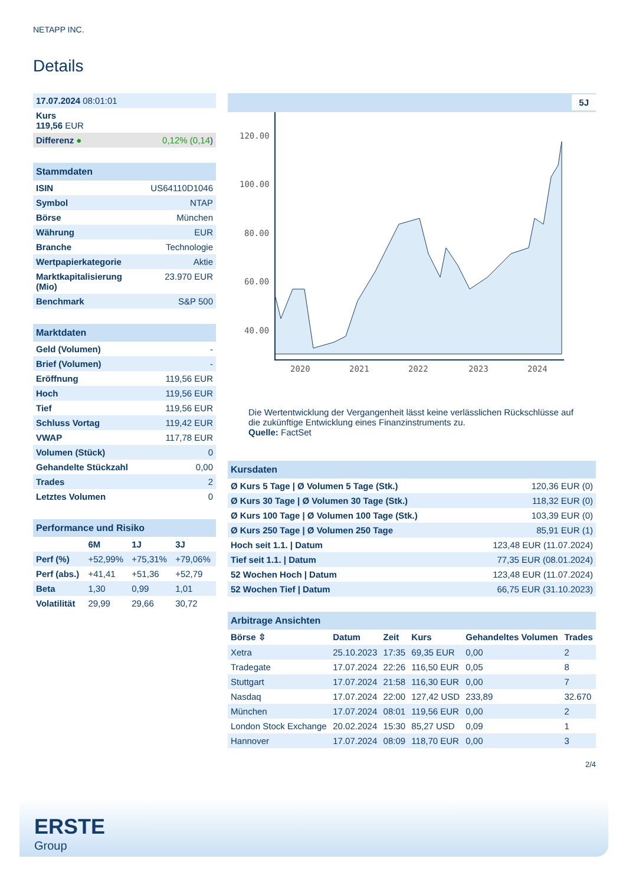NETAPP INC.
Details
| 17.07.2024 08:01:01 | |
| Kurs 119,56 EUR | |
| Differenz ● | 0,12% (0,14 ) |
| Stammdaten | |
| ISIN | US64110D1046 |
| Symbol | NTAP |
| Börse | München |
| Währung | EUR |
| Branche | Technologie |
| Wertpapierkategorie | Aktie |
| Marktkapitalisierung (Mio) | 23.970 EUR |
| Benchmark | S&P 500 |
| Marktdaten | |
| Geld (Volumen) | - |
| Brief (Volumen) | - |
| Eröffnung | 119,56 EUR |
| Hoch | 119,56 EUR |
| Tief | 119,56 EUR |
| Schluss Vortag | 119,42 EUR |
| VWAP | 117,78 EUR |
| Volumen (Stück) | 0 |
| Gehandelte Stückzahl | 0,00 |
| Trades | 2 |
| Letztes Volumen | 0 |
| Performance und Risiko | | | |
| | 6M | 1J | 3J |
| Perf (%) | +52,99% | +75,31% | +79,06% |
| Perf (abs.) | +41,41 | +51,36 | +52,79 |
| Beta | 1,30 | 0,99 | 1,01 |
| Volatilität | 29,99 | 29,66 | 30,72 |
5J
120.00
100.00
80.00
60.00
40.00
2020
2021
2022
2023
2024
Die Wertentwicklung der Vergangenheit lässt keine verlässlichen Rückschlüsse auf die zukünftige Entwicklung eines Finanzinstruments zu.
Quelle: FactSet
| Kursdaten | |
| Ø Kurs 5 Tage / Ø Volumen 5 Tage (Stk.) | 120,36 EUR (0) |
| Ø Kurs 30 Tage / Ø Volumen 30 Tage (Stk.) | 118,32 EUR (0) |
| Ø Kurs 100 Tage / Ø Volumen 100 Tage (Stk.) | 103,39 EUR (0) |
| Ø Kurs 250 Tage / Ø Volumen 250 Tage | 85,91 EUR (1) |
| Hoch seit 1.1. / Datum | 123,48 EUR (11.07.2024) |
| Tief seit 1.1. / Datum | 77,35 EUR (08.01.2024) |
| 52 Wochen Hoch / Datum | 123,48 EUR (11.07.2024) |
| 52 Wochen Tief / Datum | 66,75 EUR (31.10.2023) |
| Arbitrage Ansichten | | | | | |
| Börse ⇳ | Datum | Zeit | Kurs | Gehandeltes Volumen | Trades |
| Xetra | 25.10.2023 | 17:35 | 69,35 EUR | 0,00 | 2 |
| Tradegate | 17.07.2024 | 22:26 | 116,50 EUR | 0,05 | 8 |
| Stuttgart | 17.07.2024 | 21:58 | 116,30 EUR | 0,00 | 7 |
| Nasdaq | 17.07.2024 | 22:00 | 127,42 USD | 233,89 | 32.670 |
| München | 17.07.2024 | 08:01 | 119,56 EUR | 0,00 | 2 |
| London Stock Exchange | 20.02.2024 | 15:30 | 85,27 USD | 0,09 | 1 |
| Hannover | 17.07.2024 | 08:09 | 118,70 EUR | 0,00 | 3 |
2/4
ERSTE
Group